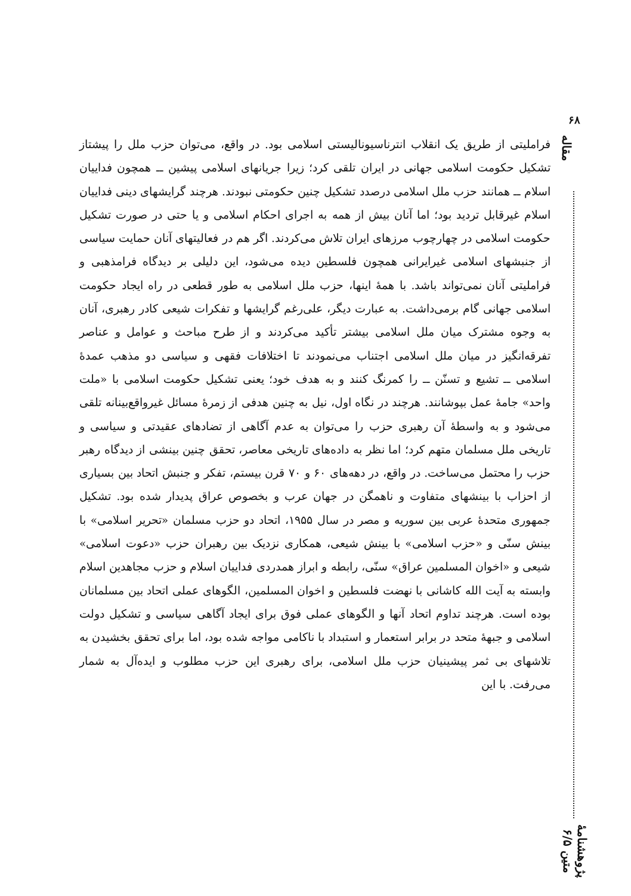۶۸
مقاله
پژوهشنامهٔ متین ۶/۵
فراملیتی از طریق یک انقلاب انترناسیونالیستی اسلامی بود. در واقع، می‌توان حزب ملل را پیشتاز تشکیل حکومت اسلامی جهانی در ایران تلقی کرد؛ زیرا جریانهای اسلامی پیشین ــ همچون فداییان اسلام ــ همانند حزب ملل اسلامی درصدد تشکیل چنین حکومتی نبودند. هرچند گرایشهای دینی فداییان اسلام غیرقابل تردید بود؛ اما آنان بیش از همه به اجرای احکام اسلامی و یا حتی در صورت تشکیل حکومت اسلامی در چهارچوب مرزهای ایران تلاش می‌کردند. اگر هم در فعالیتهای آنان حمایت سیاسی از جنبشهای اسلامی غیرایرانی همچون فلسطین دیده می‌شود، این دلیلی بر دیدگاه فرامذهبی و فراملیتی آنان نمی‌تواند باشد. با همهٔ اینها، حزب ملل اسلامی به طور قطعی در راه ایجاد حکومت اسلامی جهانی گام برمی‌داشت. به عبارت دیگر، علی‌رغم گرایشها و تفکرات شیعی کادر رهبری، آنان به وجوه مشترک میان ملل اسلامی بیشتر تأکید می‌کردند و از طرح مباحث و عوامل و عناصر تفرقه‌انگیز در میان ملل اسلامی اجتناب می‌نمودند تا اختلافات فقهی و سیاسی دو مذهب عمدهٔ اسلامی ــ تشیع و تسنّن ــ را کمرنگ کنند و به هدف خود؛ یعنی تشکیل حکومت اسلامی با «ملت واحد» جامهٔ عمل بپوشانند. هرچند در نگاه اول، نیل به چنین هدفی از زمرهٔ مسائل غیرواقع‌بینانه تلقی می‌شود و به واسطهٔ آن رهبری حزب را می‌توان به عدم آگاهی از تضادهای عقیدتی و سیاسی و تاریخی ملل مسلمان متهم کرد؛ اما نظر به داده‌های تاریخی معاصر، تحقق چنین بینشی از دیدگاه رهبر حزب را محتمل می‌ساخت. در واقع، در دهه‌های ۶۰ و ۷۰ قرن بیستم، تفکر و جنبش اتحاد بین بسیاری از احزاب با بینشهای متفاوت و ناهمگن در جهان عرب و بخصوص عراق پدیدار شده بود. تشکیل جمهوری متحدهٔ عربی بین سوریه و مصر در سال ۱۹۵۵، اتحاد دو حزب مسلمان «تحریر اسلامی» با بینش سنّی و «حزب اسلامی» با بینش شیعی، همکاری نزدیک بین رهبران حزب «دعوت اسلامی» شیعی و «اخوان المسلمین عراق» سنّی، رابطه و ابراز همدردی فداییان اسلام و حزب مجاهدین اسلام وابسته به آیت الله کاشانی با نهضت فلسطین و اخوان المسلمین، الگوهای عملی اتحاد بین مسلمانان بوده است. هرچند تداوم اتحاد آنها و الگوهای عملی فوق برای ایجاد آگاهی سیاسی و تشکیل دولت اسلامی و جبههٔ متحد در برابر استعمار و استبداد با ناکامی مواجه شده بود، اما برای تحقق بخشیدن به تلاشهای بی ثمر پیشینیان حزب ملل اسلامی، برای رهبری این حزب مطلوب و ایده‌آل به شمار می‌رفت. با این